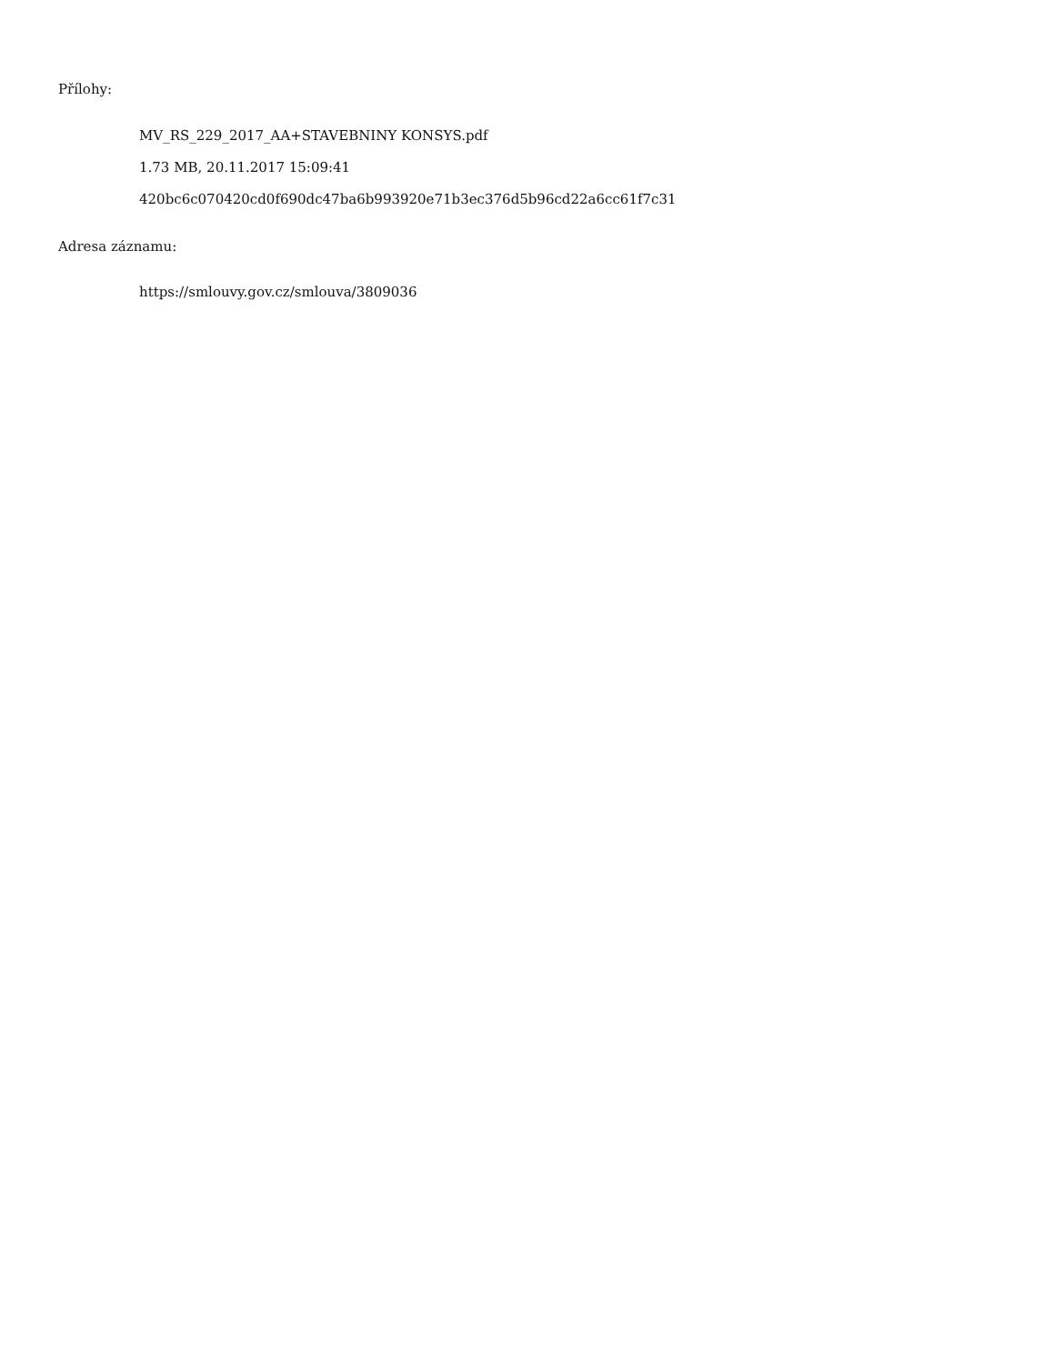Přílohy:
MV_RS_229_2017_AA+STAVEBNINY KONSYS.pdf
1.73 MB, 20.11.2017 15:09:41
420bc6c070420cd0f690dc47ba6b993920e71b3ec376d5b96cd22a6cc61f7c31
Adresa záznamu:
https://smlouvy.gov.cz/smlouva/3809036